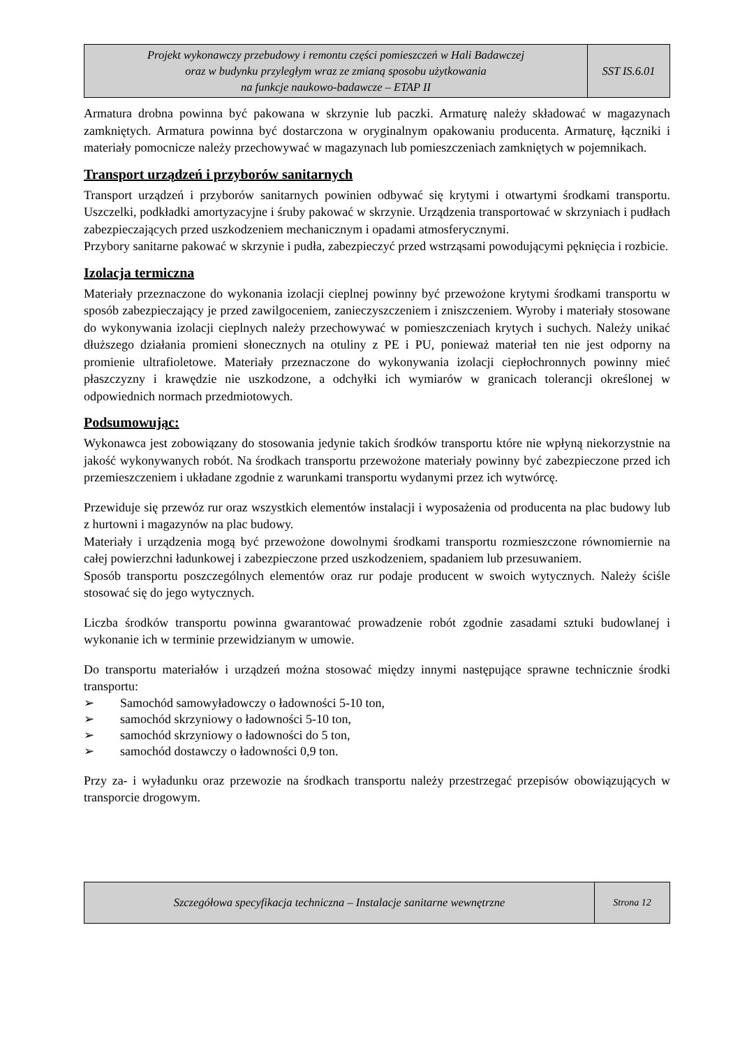| Projekt wykonawczy przebudowy i remontu części pomieszczeń w Hali Badawczej oraz w budynku przyległym wraz ze zmianą sposobu użytkowania na funkcje naukowo-badawcze – ETAP II | SST IS.6.01 |
Armatura drobna powinna być pakowana w skrzynie lub paczki. Armaturę należy składować w magazynach zamkniętych. Armatura powinna być dostarczona w oryginalnym opakowaniu producenta. Armaturę, łączniki i materiały pomocnicze należy przechowywać w magazynach lub pomieszczeniach zamkniętych w pojemnikach.
Transport urządzeń i przyborów sanitarnych
Transport urządzeń i przyborów sanitarnych powinien odbywać się krytymi i otwartymi środkami transportu. Uszczelki, podkładki amortyzacyjne i śruby pakować w skrzynie. Urządzenia transportować w skrzyniach i pudłach zabezpieczających przed uszkodzeniem mechanicznym i opadami atmosferycznymi.
Przybory sanitarne pakować w skrzynie i pudła, zabezpieczyć przed wstrząsami powodującymi pęknięcia i rozbicie.
Izolacja termiczna
Materiały przeznaczone do wykonania izolacji cieplnej powinny być przewożone krytymi środkami transportu w sposób zabezpieczający je przed zawilgoceniem, zanieczyszczeniem i zniszczeniem. Wyroby i materiały stosowane do wykonywania izolacji cieplnych należy przechowywać w pomieszczeniach krytych i suchych. Należy unikać dłuższego działania promieni słonecznych na otuliny z PE i PU, ponieważ materiał ten nie jest odporny na promienie ultrafioletowe. Materiały przeznaczone do wykonywania izolacji ciepłochronnych powinny mieć płaszczyzny i krawędzie nie uszkodzone, a odchyłki ich wymiarów w granicach tolerancji określonej w odpowiednich normach przedmiotowych.
Podsumowując:
Wykonawca jest zobowiązany do stosowania jedynie takich środków transportu które nie wpłyną niekorzystnie na jakość wykonywanych robót. Na środkach transportu przewożone materiały powinny być zabezpieczone przed ich przemieszczeniem i układane zgodnie z warunkami transportu wydanymi przez ich wytwórcę.
Przewiduje się przewóz rur oraz wszystkich elementów instalacji i wyposażenia od producenta na plac budowy lub z hurtowni i magazynów na plac budowy.
Materiały i urządzenia mogą być przewożone dowolnymi środkami transportu rozmieszczone równomiernie na całej powierzchni ładunkowej i zabezpieczone przed uszkodzeniem, spadaniem lub przesuwaniem.
Sposób transportu poszczególnych elementów oraz rur podaje producent w swoich wytycznych. Należy ściśle stosować się do jego wytycznych.
Liczba środków transportu powinna gwarantować prowadzenie robót zgodnie zasadami sztuki budowlanej i wykonanie ich w terminie przewidzianym w umowie.
Do transportu materiałów i urządzeń można stosować między innymi następujące sprawne technicznie środki transportu:
➢ Samochód samowyładowczy o ładowności 5-10 ton,
➢ samochód skrzyniowy o ładowności 5-10 ton,
➢ samochód skrzyniowy o ładowności do 5 ton,
➢ samochód dostawczy o ładowności 0,9 ton.
Przy za- i wyładunku oraz przewozie na środkach transportu należy przestrzegać przepisów obowiązujących w transporcie drogowym.
| Szczegółowa specyfikacja techniczna – Instalacje sanitarne wewnętrzne | Strona 12 |